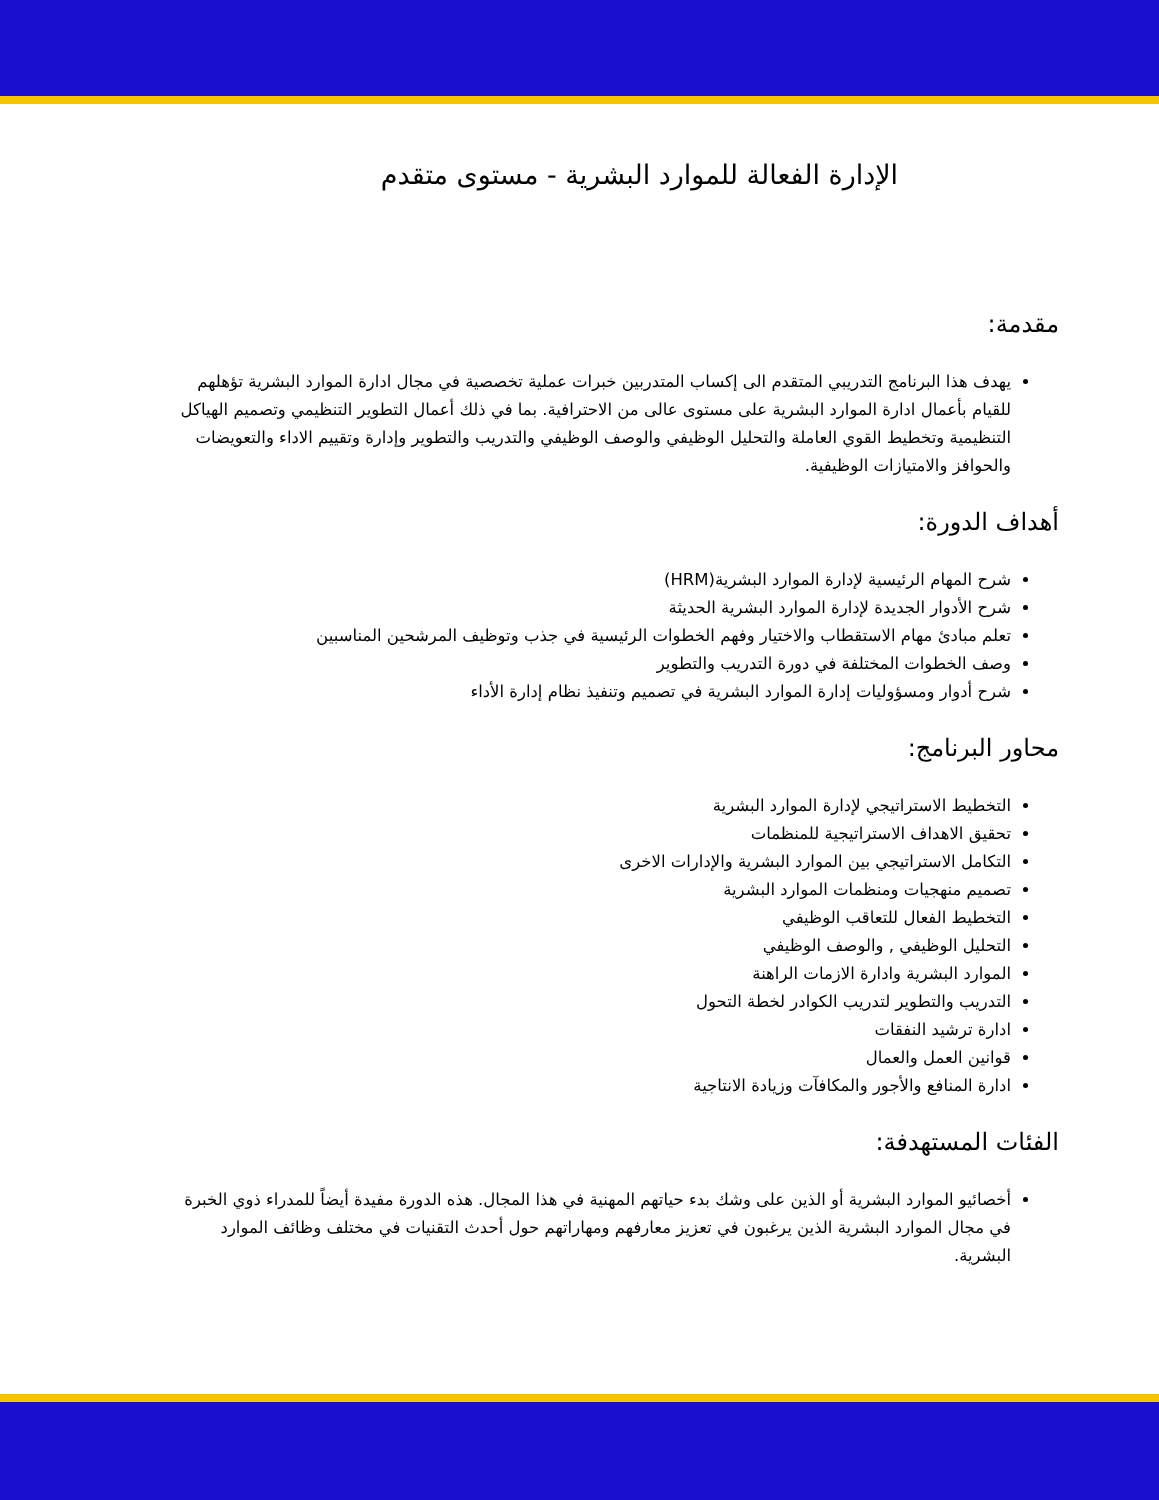الإدارة الفعالة للموارد البشرية - مستوى متقدم
مقدمة:
يهدف هذا البرنامج التدريبي المتقدم الى إكساب المتدربين خبرات عملية تخصصية في مجال ادارة الموارد البشرية تؤهلهم للقيام بأعمال ادارة الموارد البشرية على مستوى عالى من الاحترافية. بما في ذلك أعمال التطوير التنظيمي وتصميم الهياكل التنظيمية وتخطيط القوي العاملة والتحليل الوظيفي والوصف الوظيفي والتدريب والتطوير وإدارة وتقييم الاداء والتعويضات والحوافز والامتيازات الوظيفية.
أهداف الدورة:
شرح المهام الرئيسية لإدارة الموارد البشرية(HRM)
شرح الأدوار الجديدة لإدارة الموارد البشرية الحديثة
تعلم مبادئ مهام الاستقطاب والاختيار وفهم الخطوات الرئيسية في جذب وتوظيف المرشحين المناسبين
وصف الخطوات المختلفة في دورة التدريب والتطوير
شرح أدوار ومسؤوليات إدارة الموارد البشرية في تصميم وتنفيذ نظام إدارة الأداء
محاور البرنامج:
التخطيط الاستراتيجي لإدارة الموارد البشرية
تحقيق الاهداف الاستراتيجية للمنظمات
التكامل الاستراتيجي بين الموارد البشرية والإدارات الاخرى
تصميم منهجيات ومنظمات الموارد البشرية
التخطيط الفعال للتعاقب الوظيفي
التحليل الوظيفي , والوصف الوظيفي
الموارد البشرية وادارة الازمات الراهنة
التدريب والتطوير لتدريب الكوادر لخطة التحول
ادارة ترشيد النفقات
قوانين العمل والعمال
ادارة المنافع والأجور والمكافآت وزيادة الانتاجية
الفئات المستهدفة:
أخصائيو الموارد البشرية أو الذين على وشك بدء حياتهم المهنية في هذا المجال. هذه الدورة مفيدة أيضاً للمدراء ذوي الخبرة في مجال الموارد البشرية الذين يرغبون في تعزيز معارفهم ومهاراتهم حول أحدث التقنيات في مختلف وظائف الموارد البشرية.